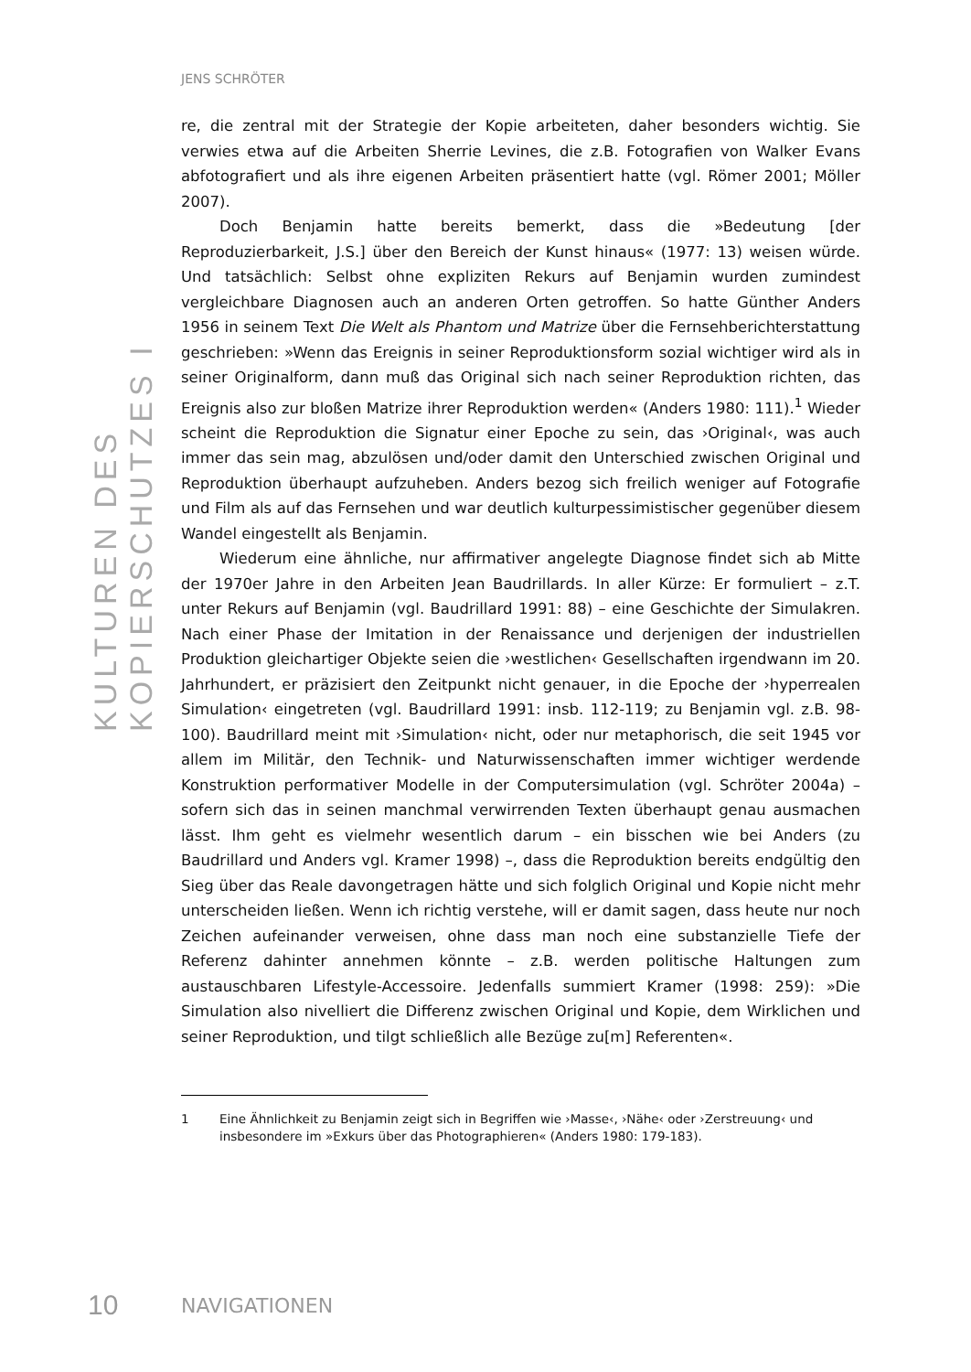KULTUREN DES KOPIERSCHUTZES I
JENS SCHRÖTER
re, die zentral mit der Strategie der Kopie arbeiteten, daher besonders wichtig. Sie verwies etwa auf die Arbeiten Sherrie Levines, die z.B. Fotografien von Walker Evans abfotografiert und als ihre eigenen Arbeiten präsentiert hatte (vgl. Römer 2001; Möller 2007).
Doch Benjamin hatte bereits bemerkt, dass die »Bedeutung [der Reproduzierbarkeit, J.S.] über den Bereich der Kunst hinaus« (1977: 13) weisen würde. Und tatsächlich: Selbst ohne expliziten Rekurs auf Benjamin wurden zumindest vergleichbare Diagnosen auch an anderen Orten getroffen. So hatte Günther Anders 1956 in seinem Text Die Welt als Phantom und Matrize über die Fernsehberichterstattung geschrieben: »Wenn das Ereignis in seiner Reproduktionsform sozial wichtiger wird als in seiner Originalform, dann muß das Original sich nach seiner Reproduktion richten, das Ereignis also zur bloßen Matrize ihrer Reproduktion werden« (Anders 1980: 111).<sup>1</sup> Wieder scheint die Reproduktion die Signatur einer Epoche zu sein, das ›Original‹, was auch immer das sein mag, abzulösen und/oder damit den Unterschied zwischen Original und Reproduktion überhaupt aufzuheben. Anders bezog sich freilich weniger auf Fotografie und Film als auf das Fernsehen und war deutlich kulturpessimistischer gegenüber diesem Wandel eingestellt als Benjamin.
Wiederum eine ähnliche, nur affirmativer angelegte Diagnose findet sich ab Mitte der 1970er Jahre in den Arbeiten Jean Baudrillards. In aller Kürze: Er formuliert – z.T. unter Rekurs auf Benjamin (vgl. Baudrillard 1991: 88) – eine Geschichte der Simulakren. Nach einer Phase der Imitation in der Renaissance und derjenigen der industriellen Produktion gleichartiger Objekte seien die ›westlichen‹ Gesellschaften irgendwann im 20. Jahrhundert, er präzisiert den Zeitpunkt nicht genauer, in die Epoche der ›hyperrealen Simulation‹ eingetreten (vgl. Baudrillard 1991: insb. 112-119; zu Benjamin vgl. z.B. 98-100). Baudrillard meint mit ›Simulation‹ nicht, oder nur metaphorisch, die seit 1945 vor allem im Militär, den Technik- und Naturwissenschaften immer wichtiger werdende Konstruktion performativer Modelle in der Computersimulation (vgl. Schröter 2004a) – sofern sich das in seinen manchmal verwirrenden Texten überhaupt genau ausmachen lässt. Ihm geht es vielmehr wesentlich darum – ein bisschen wie bei Anders (zu Baudrillard und Anders vgl. Kramer 1998) –, dass die Reproduktion bereits endgültig den Sieg über das Reale davongetragen hätte und sich folglich Original und Kopie nicht mehr unterscheiden ließen. Wenn ich richtig verstehe, will er damit sagen, dass heute nur noch Zeichen aufeinander verweisen, ohne dass man noch eine substanzielle Tiefe der Referenz dahinter annehmen könnte – z.B. werden politische Haltungen zum austauschbaren Lifestyle-Accessoire. Jedenfalls summiert Kramer (1998: 259): »Die Simulation also nivelliert die Differenz zwischen Original und Kopie, dem Wirklichen und seiner Reproduktion, und tilgt schließlich alle Bezüge zu[m] Referenten«.
1 Eine Ähnlichkeit zu Benjamin zeigt sich in Begriffen wie ›Masse‹, ›Nähe‹ oder ›Zerstreuung‹ und insbesondere im »Exkurs über das Photographieren« (Anders 1980: 179-183).
10 NAVIGATIONEN